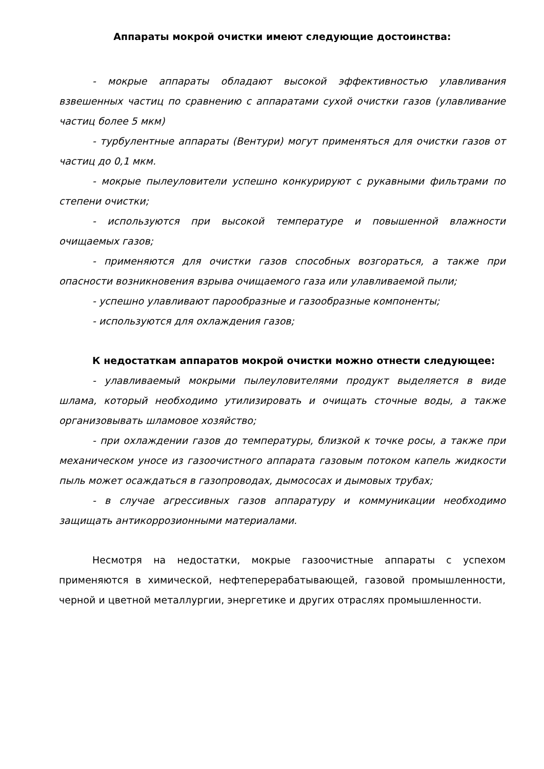Аппараты мокрой очистки имеют следующие достоинства:
- мокрые аппараты обладают высокой эффективностью улавливания взвешенных частиц по сравнению с аппаратами сухой очистки газов (улавливание частиц более 5 мкм)
- турбулентные аппараты (Вентури) могут применяться для очистки газов от частиц до 0,1 мкм.
- мокрые пылеуловители успешно конкурируют с рукавными фильтрами по степени очистки;
- используются при высокой температуре и повышенной влажности очищаемых газов;
- применяются для очистки газов способных возгораться, а также при опасности возникновения взрыва очищаемого газа или улавливаемой пыли;
- успешно улавливают парообразные и газообразные компоненты;
- используются для охлаждения газов;
К недостаткам аппаратов мокрой очистки можно отнести следующее:
- улавливаемый мокрыми пылеуловителями продукт выделяется в виде шлама, который необходимо утилизировать и очищать сточные воды, а также организовывать шламовое хозяйство;
- при охлаждении газов до температуры, близкой к точке росы, а также при механическом уносе из газоочистного аппарата газовым потоком капель жидкости пыль может осаждаться в газопроводах, дымососах и дымовых трубах;
- в случае агрессивных газов аппаратуру и коммуникации необходимо защищать антикоррозионными материалами.
Несмотря на недостатки, мокрые газоочистные аппараты с успехом применяются в химической, нефтеперерабатывающей, газовой промышленности, черной и цветной металлургии, энергетике и других отраслях промышленности.